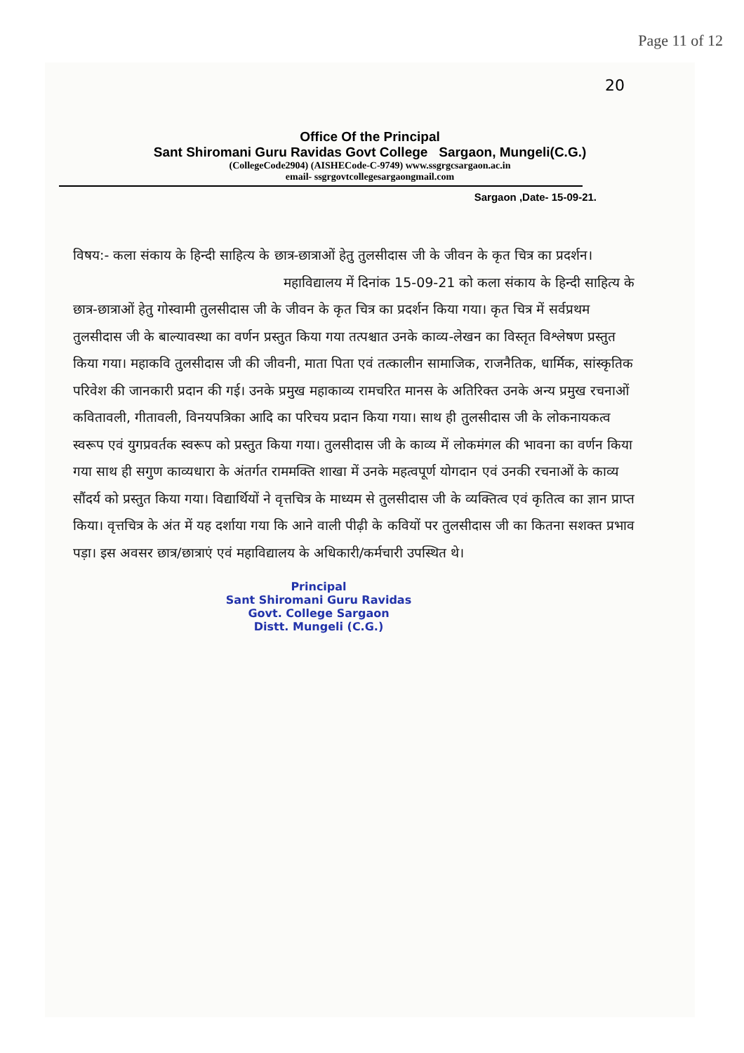Page 11 of 12
20
Office Of the Principal
Sant Shiromani Guru Ravidas Govt College Sargaon, Mungeli(C.G.)
(CollegeCode2904) (AISHECode-C-9749) www.ssgrgcsargaon.ac.in
email- ssgrgovtcollegesargaongmail.com
Sargaon ,Date- 15-09-21.
विषय:- कला संकाय के हिन्दी साहित्य के छात्र-छात्राओं हेतु तुलसीदास जी के जीवन के कृत चित्र का प्रदर्शन।
महाविद्यालय में दिनांक 15-09-21 को कला संकाय के हिन्दी साहित्य के छात्र-छात्राओं हेतु गोस्वामी तुलसीदास जी के जीवन के कृत चित्र का प्रदर्शन किया गया। कृत चित्र में सर्वप्रथम तुलसीदास जी के बाल्यावस्था का वर्णन प्रस्तुत किया गया तत्पश्चात उनके काव्य-लेखन का विस्तृत विश्लेषण प्रस्तुत किया गया। महाकवि तुलसीदास जी की जीवनी, माता पिता एवं तत्कालीन सामाजिक, राजनैतिक, धार्मिक, सांस्कृतिक परिवेश की जानकारी प्रदान की गई। उनके प्रमुख महाकाव्य रामचरित मानस के अतिरिक्त उनके अन्य प्रमुख रचनाओं कवितावली, गीतावली, विनयपत्रिका आदि का परिचय प्रदान किया गया। साथ ही तुलसीदास जी के लोकनायकत्व स्वरूप एवं युगप्रवर्तक स्वरूप को प्रस्तुत किया गया। तुलसीदास जी के काव्य में लोकमंगल की भावना का वर्णन किया गया साथ ही सगुण काव्यधारा के अंतर्गत राममक्ति शाखा में उनके महत्वपूर्ण योगदान एवं उनकी रचनाओं के काव्य सौंदर्य को प्रस्तुत किया गया। विद्यार्थियों ने वृत्तचित्र के माध्यम से तुलसीदास जी के व्यक्तित्व एवं कृतित्व का ज्ञान प्राप्त किया। वृत्तचित्र के अंत में यह दर्शाया गया कि आने वाली पीढ़ी के कवियों पर तुलसीदास जी का कितना सशक्त प्रभाव पड़ा। इस अवसर छात्र/छात्राएं एवं महाविद्यालय के अधिकारी/कर्मचारी उपस्थित थे।
Principal
Sant Shiromani Guru Ravidas
Govt. College Sargaon
Distt. Mungeli (C.G.)